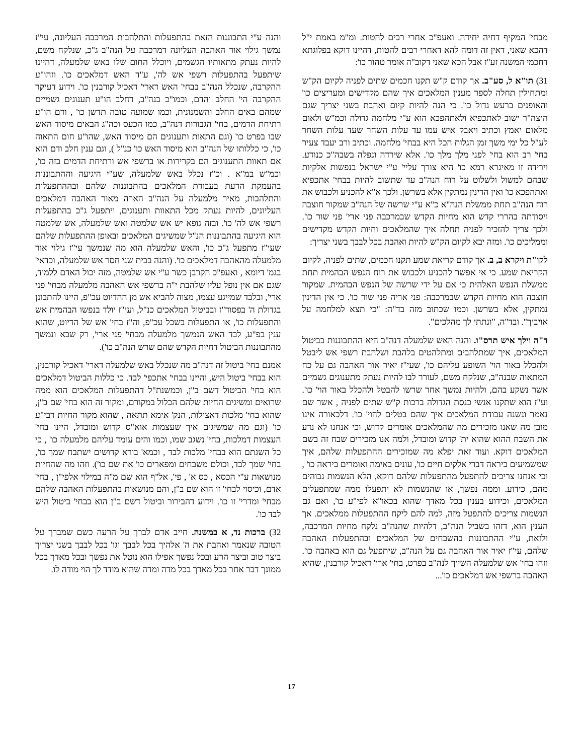מבחי' המקיף דחיה יחידה. ואעפ"כ אחרי רבים להטות. ומ"מ באמת י"ל דהכא שאני, דאין זה דומה להא דאחרי רבים להטות, דהיינו דוקא בפלוגתא דחכמי המשנה זע"ז אבל הכא שאני דקוב"ה אומר טהור כו':
31) תו"א ל, סע"ב. אך קודם ק"ש תקנו חכמים שתים לפניה לקיום הק"ש ומתחילין תחלה לספר מענין המלאכים איך שהם מקדישים ומעריצים כו' והאופנים ברעש גדול כו'. כי הנה להיות קיום ואהבת בשני יצריך שגם היצה"ר ישוב לאתכפיא ולאתהפכא הוא ע"י מלחמה גדולה וכמ"ש ולאום מלאום יאמץ וכתיב ויאבק איש עמו עד עלות השחר שעד עלות השחר לע"ל כל ימי משך זמן הגלות הכל היא בבחי' מלחמה. וכתיב ורב יעבד צעיר בחי' רב הוא בחי' לפני מלך מלך כו'. אלא שירדה ונפלה בשבה"כ כנודע. וירידה זו מאיגרא רמא כו' היא צורך עליי' ע"י ישראל בנפשות אלקיות שבהם למשול ולשלוט על רוח הנה"ב עד שתשוב להיות בבחי' אתכפיא ואתהפכא כו' ואין הדינין נמתקין אלא בשרשן. ולכך א"א להכניע ולכבוש את רוח הנה"ב תחת ממשלת הנה"א כ"א ע"י שרשה של הנה"ב שמקור חוצבה ויסודתה בהררי קדש הוא מחיות הקדש שבמרכבה פני ארי' פני שור כו'. ולכך צריך להזכיר לפניה תחלה איך שהמלאכים וחיות הקדש מקדישים וממליכים כו'. ומזה יבא לקיום הק"ש להיות ואהבת בכל לבבך בשני יצריך:
לקו"ת ויקרא ב, ב. אך קודם קריאת שמע תקנו חכמים, שתים לפניה, לקיום הקריאת שמע. כי אי אפשר להכניע ולכבוש את רוח הנפש הבהמית תחת ממשלת הנפש האלהית כי אם על ידי שרשה של הנפש הבהמית. שמקור חוצבה הוא מחיות הקדש שבמרכבה: פני אריה פני שור כו'. כי אין הדינין נמתקין, אלא בשרשן. וכמו שכתוב מזה בד"ה: "כי תצא למלחמה על אויביך". ובד"ה, "ונתתי לך מהלכים".
ד"ה וילך איש תרס"ו. והנה האש שלמעלה דנה"ב היא ההתבוננות בביטול המלאכים, איך שמתלהבים ומתלהטים בלהבת ושלהבת רשפי אש ליבטל ולהכלל באור הוי' השופע עליהם כו', שעי"ז יאיר אור האהבה גם על כח המתאוה שבנה"ב, שנלקח משם, לעורר לבו להיות נעתק מתענוגים גשמיים אשר נשקע בהם, ולהיות נמשך אחר שרשו להבטל ולהכלל באור הוי' כו'. וע"ז הוא שתקנו אנשי כנסת הגדולה ברכות ק"ש שתים לפניה , אשר שם נאמר ונשנה עבודת המלאכים איך שהם בטלים להוי' כו'. דלכאורה אינו מובן מה שאנו מזכירים מה שהמלאכים אומרים קדוש, וכי אנחנו לא נדע את השבח ההוא שהוא ית' קדוש ומובדל, ולמה אנו מזכירים שבח זה בשם המלאכים דוקא. ועוד זאת יפלא מה שמזכירים ההתפעלות שלהם, איך שמשמיעים ביראה דברי אלקים חיים כו', עונים באימה ואומרים ביראה כו' , וכי אנחנו צריכים להתפעל מהתפעלות שלהם דוקא, הלא הנשמות גבוהים מהם, כידוע. וממה נפשך, או שהנשמות לא יתפעלו ממה שמתפעלים המלאכים, וכידוע בענין בכל מאדך שהוא בכאו"א לפי"ע כו', ואם גם הנשמות צריכים להתפעל מזה, למה להם ליקח ההתפעלות ממלאכים. אך הענין הוא, דזהו בשביל הנה"ב, דלהיות שהנה"ב נלקח מחיות המרכבה, ולזאת, ע"י ההתבוננות בהשבחים של המלאכים ובהתפעלות האהבה שלהם, עי"ז יאיר אור האהבה גם על הנה"ב, שיתפעל גם הוא באהבה כו'. וזהו בחי' אש שלמעלה השייך לנה"ב בפרט, בחי' ארי' דאכיל קורבנין, שהיא האהבה ברשפי אש דמלאכים כו'...
והנה ע"י התבוננות הזאת בהתפעלות והתלהבות המרכבה העליונה, עי"ז נמשך גילוי אור האהבה העליונה דמרכבה על הנה"ב ג"כ, שנלקח משם, להיות נעתק מתאותיו הגשמים, ויוכלל החום שלו באש שלמעלה, דהיינו שיתפעל בהתפעלות רשפי אש לה', ע"ד האש דמלאכים כו'. וזהו"ע ההקרבה, שנכלל הנה"ב בבחי' האש דארי' דאכיל קורבנין כו'. וידוע דעיקר ההקרבה הי' החלב והדם, וכמו"כ בנה"ב, דחלב הו"ע תענוגים גשמיים שמהם באים החלב והשמנונית, וכמו שמועה טובה תדשן כו' , ודם הו"ע רתיחת הדמים, בחי' הגבורות דנה"ב, כמו הכעס וכה"ג הבאים מיסוד האש שבו בפרט כו' (וגם התאות ותענוגים הם מיסוד האש, שהו"ע חום התאוה כו', כי כללותו של הנה"ב הוא מיסוד האש כו' כנ"ל ), וגם ענין חלב ודם הוא אם תאוות התענוגים הם בקרירות או ברשפי אש ורתיחת הדמים בזה כו', וכמ"ש במ"א . וכ"ז נכלל באש שלמעלה, שע"י היגיעה וההתבוננות בהעמקת הדעת בעבודת המלאכים בהתבוננות שלהם ובההתפעלות והתלהבות, מאיר מלמעלה על הנה"ב הארה מאור האהבה דמלאכים העליונים, להיות נעתק מכל התאוות ותענוגים, ויתפעל ג"כ בהתפעלות רשפי אש לה' כו'. ובזה גופא יש אש שלמטה ואש שלמעלה, אש שלמטה הוא היגיעה בהתבוננות הנ"ל שמשיגים המלאכים ובאופן ההתפעלות שלהם שעי"ז מתפעל ג"כ כו', והאש שלמעלה הוא מה שנמשך עי"ז גילוי אור מלמעלה מהאהבה דמלאכים כו'. (והנה בבית שני חסר אש שלמעלה, וכדאי' בגמ' דיומא , ואעפ"כ הקרבן כשר ע"י אש שלמטה, מזה יכול האדם ללמוד, שגם אם אין נופל עליו שלהבת י"ה ברשפי אש האהבה מלמעלה מבחי' פני ארי', ובלבד שמייגע עצמו, מצוה להביא אש מן ההדיוט עכ"פ, היינו להתבונן בגדולת ה' בפסוד"ז ובביטול המלאכים כנ"ל, ועי"ז יולד בנפשו הבהמית אש והתפעלות כו', או התפעלות בשכל עכ"פ, וה"ז בחי' אש של הדיוט, שהוא ענין בפ"ע, לבד האש הנמשך מלמעלה מבחי' פני ארי', רק שבא ונמשך מהתבוננות הביטול דחיות הקדש שהם שרש הנה"ב כו').
אמנם בחי' ביטול זה דנה"ב מה שנכלל באש שלמעלה דארי' דאכיל קורבנין, הוא בבחי' ביטול היש, והיינו בבחי' אתכפי' לבד. כי כללות הביטול דמלאכים הוא בחי' הביטול דשם ב"ן, וכמשנת"ל דהתפעלות המלאכים הוא ממה שרואים ומשיגים החיות שלהם הכלול במקורם, ומקור זה הוא בחי' שם ב"ן, שהוא בחי' מלכות דאצילות, הנק' אימא תתאה , שהוא מקור החיות דבי"ע כו' (וגם מה שמשיגים איך שעצמות אוא"ס קדוש ומובדל, היינו בחי' העצמות דמלכות, בחי' נשגב שמו, וכמו והים עומד עליהם מלמעלה כו' , כי כל השגתם הוא בבחי' מלכות לבד , וכמא' בורא קדושים ישתבח שמך כו', בחי' שמך לבד, וכולם משבחים ומפארים כו' את שם כו'). וזהו מה שהחיות מנושאות ע"י הכסא , כס א' , פי', אל"ף הוא שם מ"ה במילוי אלפי"ן , בחי' אדם, וכיסוי לבחי' זו הוא שם ב"ן, והם מנושאות בהתפעלות האהבה שלהם מבחי' ומדרי' זו כו'. וידוע דהבירור וביטול דשם ב"ן הוא בבחי' ביטול היש לבד כו'.
32) ברכות נד, א במשנה. חייב אדם לברך על הרעה כשם שמברך על הטובה שנאמר ואהבת את ה' אלהיך בכל לבבך וגו' בכל לבבך בשני יצריך ביצר טוב וביצר הרע ובכל נפשך אפילו הוא נוטל את נפשך ובכל מאדך בכל ממונך דבר אחר בכל מאדך בכל מדה ומדה שהוא מודד לך הוי מודה לו.
17